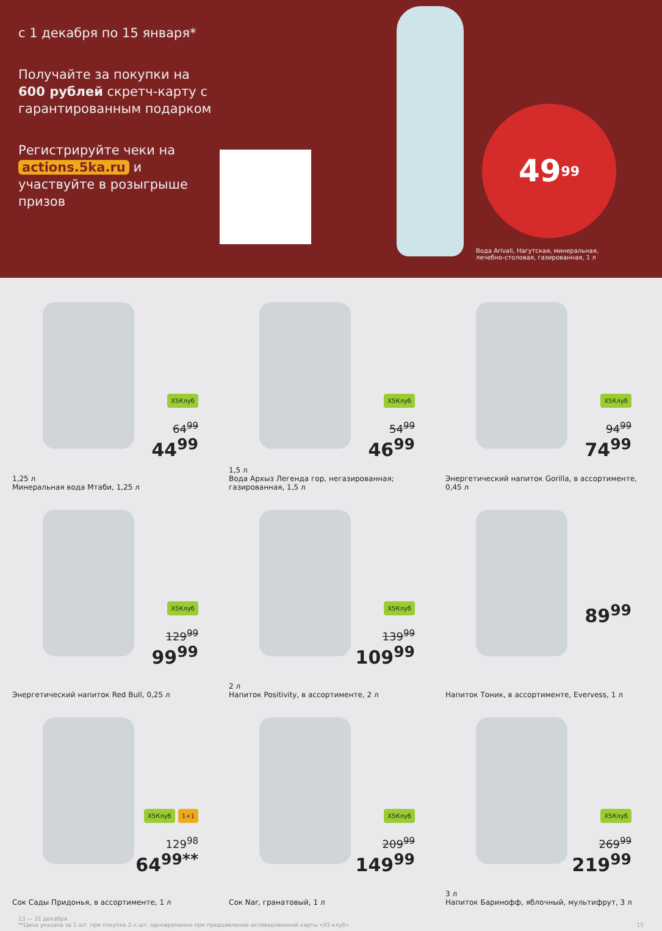с 1 декабря по 15 января*
Получайте за покупки на 600 рублей скретч-карту с гарантированным подарком
Регистрируйте чеки на actions.5ka.ru и участвуйте в розыгрыше призов
49<sup>99</sup>
Вода Arivali, Нагутская, минеральная, лечебно-столовая, газированная, 1 л
Х5Клуб
64<sup>99</sup>
44<sup>99</sup>
1,25 л
Минеральная вода Мтаби, 1,25 л
Х5Клуб
54<sup>99</sup>
46<sup>99</sup>
1,5 л
Вода Архыз Легенда гор, негазированная; газированная, 1,5 л
Х5Клуб
94<sup>99</sup>
74<sup>99</sup>
Энергетический напиток Gorilla, в ассортименте, 0,45 л
Х5Клуб
129<sup>99</sup>
99<sup>99</sup>
Энергетический напиток Red Bull, 0,25 л
Х5Клуб
139<sup>99</sup>
109<sup>99</sup>
2 л
Напиток Positivity, в ассортименте, 2 л
89<sup>99</sup>
Напиток Тоник, в ассортименте, Evervess, 1 л
Х5Клуб 1+1
129<sup>98</sup>
64<sup>99**</sup>
Сок Сады Придонья, в ассортименте, 1 л
Х5Клуб
209<sup>99</sup>
149<sup>99</sup>
Сок Nar, гранатовый, 1 л
Х5Клуб
269<sup>99</sup>
219<sup>99</sup>
3 л
Напиток Баринофф, яблочный, мультифрут, 3 л
13 — 31 декабря
**Цена указана за 1 шт. при покупке 2-х шт. одновременно при предъявлении активированной карты «Х5 клуб» 15